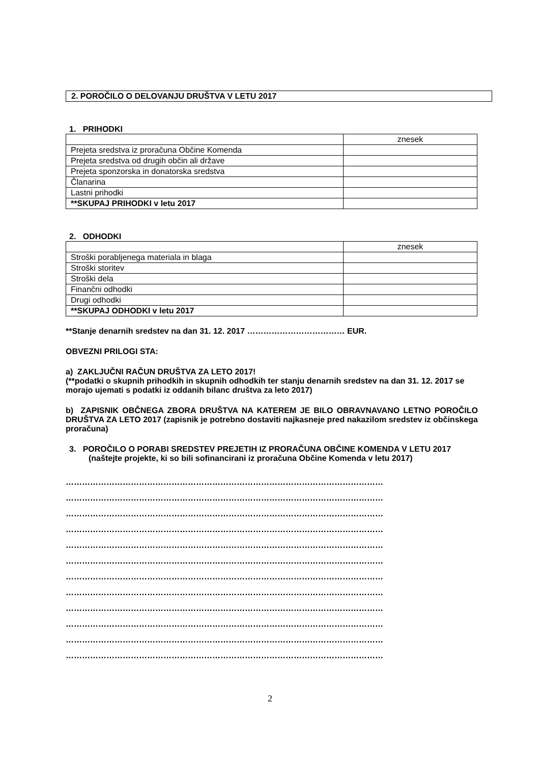2. POROČILO O DELOVANJU DRUŠTVA V LETU 2017
1. PRIHODKI
| | znesek |
| Prejeta sredstva iz proračuna Občine Komenda | |
| Prejeta sredstva od drugih občin ali države | |
| Prejeta sponzorska in donatorska sredstva | |
| Članarina | |
| Lastni prihodki | |
| **SKUPAJ PRIHODKI v letu 2017 | |
2. ODHODKI
| | znesek |
| Stroški porabljenega materiala in blaga | |
| Stroški storitev | |
| Stroški dela | |
| Finančni odhodki | |
| Drugi odhodki | |
| **SKUPAJ ODHODKI v letu 2017 | |
**Stanje denarnih sredstev na dan 31. 12. 2017 ……………………………… EUR.
OBVEZNI PRILOGI STA:
a) ZAKLJUČNI RAČUN DRUŠTVA ZA LETO 2017!
(**podatki o skupnih prihodkih in skupnih odhodkih ter stanju denarnih sredstev na dan 31. 12. 2017 se morajo ujemati s podatki iz oddanih bilanc društva za leto 2017)
b) ZAPISNIK OBČNEGA ZBORA DRUŠTVA NA KATEREM JE BILO OBRAVNAVANO LETNO POROČILO DRUŠTVA ZA LETO 2017 (zapisnik je potrebno dostaviti najkasneje pred nakazilom sredstev iz občinskega proračuna)
3. POROČILO O PORABI SREDSTEV PREJETIH IZ PRORAČUNA OBČINE KOMENDA V LETU 2017
(naštejte projekte, ki so bili sofinancirani iz proračuna Občine Komenda v letu 2017)
………………………………………………………………………………………………………
………………………………………………………………………………………………………
………………………………………………………………………………………………………
………………………………………………………………………………………………………
………………………………………………………………………………………………………
………………………………………………………………………………………………………
………………………………………………………………………………………………………
………………………………………………………………………………………………………
………………………………………………………………………………………………………
………………………………………………………………………………………………………
………………………………………………………………………………………………………
………………………………………………………………………………………………………
2